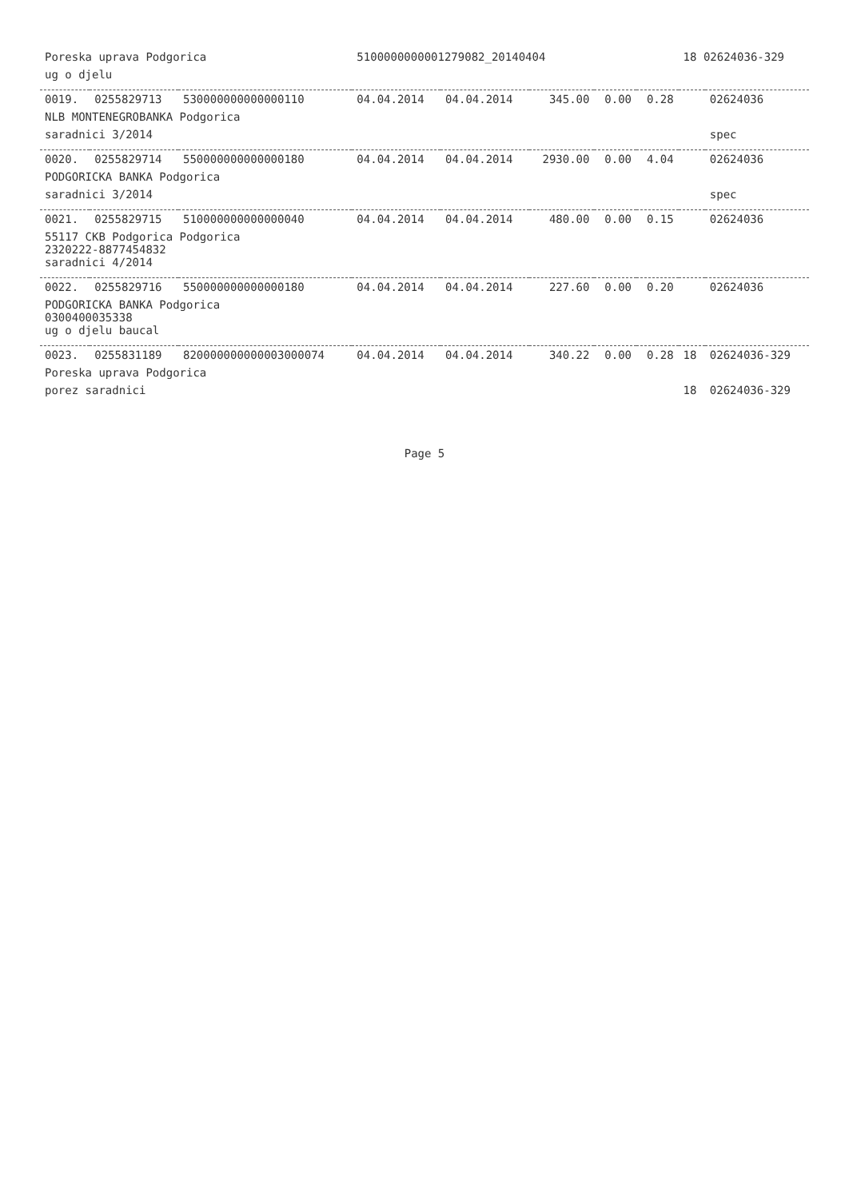| Poreska uprava Podgorica | | | 5100000000001279082_20140404 | | | | | 18 02624036-329 | |
| ug o djelu | | | | | | | | | |
| 0019. | 0255829713 | 530000000000000110 | 04.04.2014 | 04.04.2014 | 345.00 | 0.00 | 0.28 | | 02624036 |
| NLB MONTENEGROBANKA Podgorica | | | | | | | | | |
| saradnici 3/2014 | | | | | | | | | spec |
| 0020. | 0255829714 | 550000000000000180 | 04.04.2014 | 04.04.2014 | 2930.00 | 0.00 | 4.04 | | 02624036 |
| PODGORICKA BANKA Podgorica | | | | | | | | | |
| saradnici 3/2014 | | | | | | | | | spec |
| 0021. | 0255829715 | 510000000000000040 | 04.04.2014 | 04.04.2014 | 480.00 | 0.00 | 0.15 | | 02624036 |
| 55117 CKB Podgorica Podgorica 2320222-8877454832 saradnici 4/2014 | | | | | | | | | |
| 0022. | 0255829716 | 550000000000000180 | 04.04.2014 | 04.04.2014 | 227.60 | 0.00 | 0.20 | | 02624036 |
| PODGORICKA BANKA Podgorica 0300400035338 ug o djelu baucal | | | | | | | | | |
| 0023. | 0255831189 | 820000000000003000074 | 04.04.2014 | 04.04.2014 | 340.22 | 0.00 | 0.28 | 18 | 02624036-329 |
| Poreska uprava Podgorica | | | | | | | | | |
| porez saradnici | | | | | | | | 18 | 02624036-329 |
Page 5